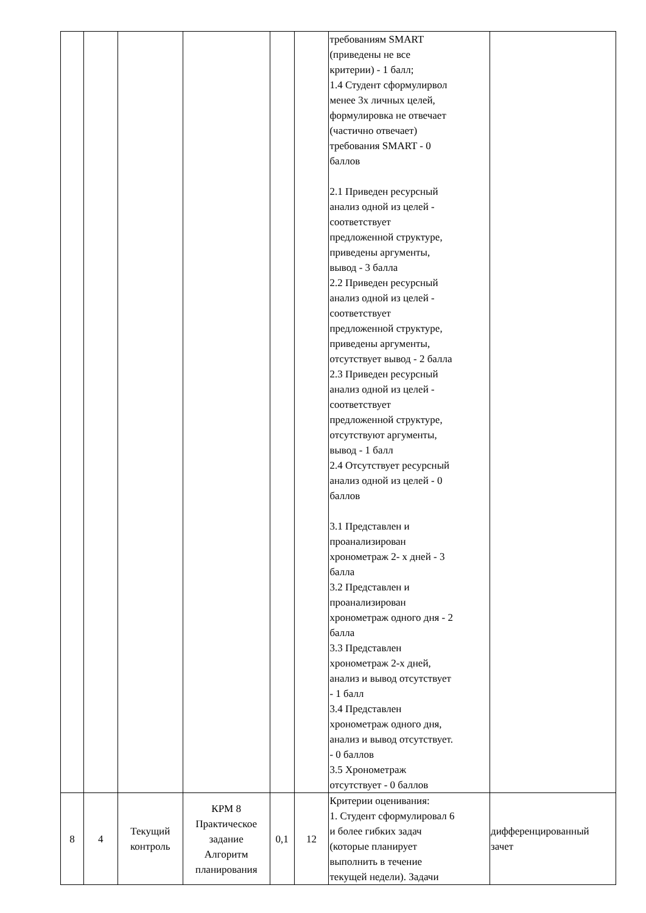| | | | | | | требованиям SMART (приведены не все критерии) - 1 балл; 1.4 Студент сформулирвол менее 3х личных целей, формулировка не отвечает (частично отвечает) требования SMART - 0 баллов 2.1 Приведен ресурсный анализ одной из целей - соответствует предложенной структуре, приведены аргументы, вывод - 3 балла 2.2 Приведен ресурсный анализ одной из целей - соответствует предложенной структуре, приведены аргументы, отсутствует вывод - 2 балла 2.3 Приведен ресурсный анализ одной из целей - соответствует предложенной структуре, отсутствуют аргументы, вывод - 1 балл 2.4 Отсутствует ресурсный анализ одной из целей - 0 баллов 3.1 Представлен и проанализирован хронометраж 2- х дней - 3 балла 3.2 Представлен и проанализирован хронометраж одного дня - 2 балла 3.3 Представлен хронометраж 2-х дней, анализ и вывод отсутствует - 1 балл 3.4 Представлен хронометраж одного дня, анализ и вывод отсутствует. - 0 баллов 3.5 Хронометраж отсутствует - 0 баллов | |
| 8 | 4 | Текущий контроль | КРМ 8 Практическое задание Алгоритм планирования | 0,1 | 12 | Критерии оценивания: 1. Студент сформулировал 6 и более гибких задач (которые планирует выполнить в течение текущей недели). Задачи | дифференцированный зачет |